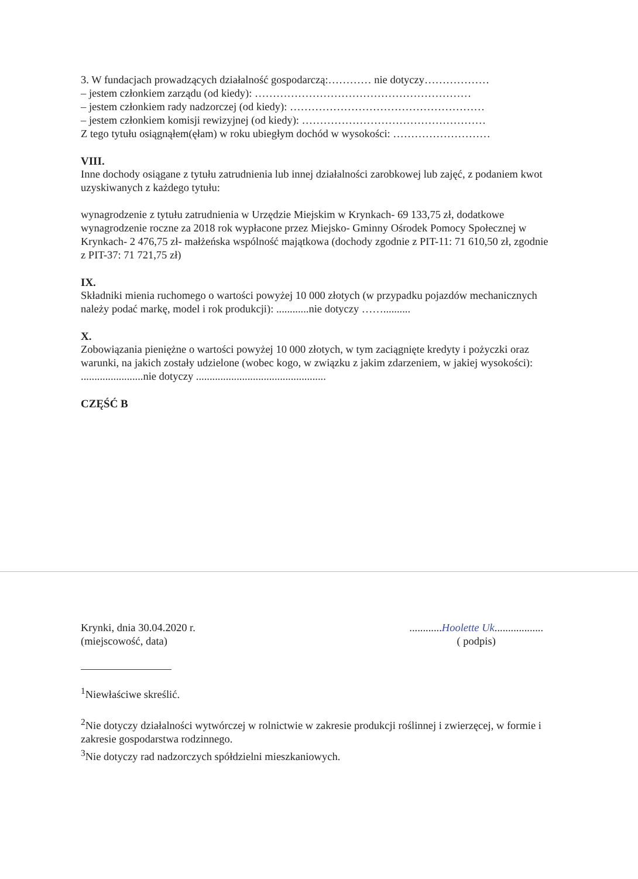3. W fundacjach prowadzących działalność gospodarczą:………… nie dotyczy………………
– jestem członkiem zarządu (od kiedy): ……………………………………………………
– jestem członkiem rady nadzorczej (od kiedy): ………………………………………………
– jestem członkiem komisji rewizyjnej (od kiedy): ……………………………………………
Z tego tytułu osiągnąłem(ęłam) w roku ubiegłym dochód w wysokości: ………………………
VIII.
Inne dochody osiągane z tytułu zatrudnienia lub innej działalności zarobkowej lub zajęć, z podaniem kwot uzyskiwanych z każdego tytułu:
wynagrodzenie z tytułu zatrudnienia w Urzędzie Miejskim w Krynkach- 69 133,75 zł, dodatkowe wynagrodzenie roczne za 2018 rok wypłacone przez Miejsko- Gminny Ośrodek Pomocy Społecznej w Krynkach- 2 476,75 zł- małżeńska wspólność majątkowa (dochody zgodnie z PIT-11: 71 610,50 zł, zgodnie z PIT-37: 71 721,75 zł)
IX.
Składniki mienia ruchomego o wartości powyżej 10 000 złotych (w przypadku pojazdów mechanicznych należy podać markę, model i rok produkcji): ............nie dotyczy ……..........
X.
Zobowiązania pieniężne o wartości powyżej 10 000 złotych, w tym zaciągnięte kredyty i pożyczki oraz warunki, na jakich zostały udzielone (wobec kogo, w związku z jakim zdarzeniem, w jakiej wysokości): .......................nie dotyczy ................................................
CZĘŚĆ B
Krynki, dnia 30.04.2020 r.
(miejscowość, data)
............Hoolette Uk..................
( podpis)
<sup>1</sup> Niewłaściwe skreślić.
<sup>2</sup> Nie dotyczy działalności wytwórczej w rolnictwie w zakresie produkcji roślinnej i zwierzęcej, w formie i zakresie gospodarstwa rodzinnego.
<sup>3</sup> Nie dotyczy rad nadzorczych spółdzielni mieszkaniowych.